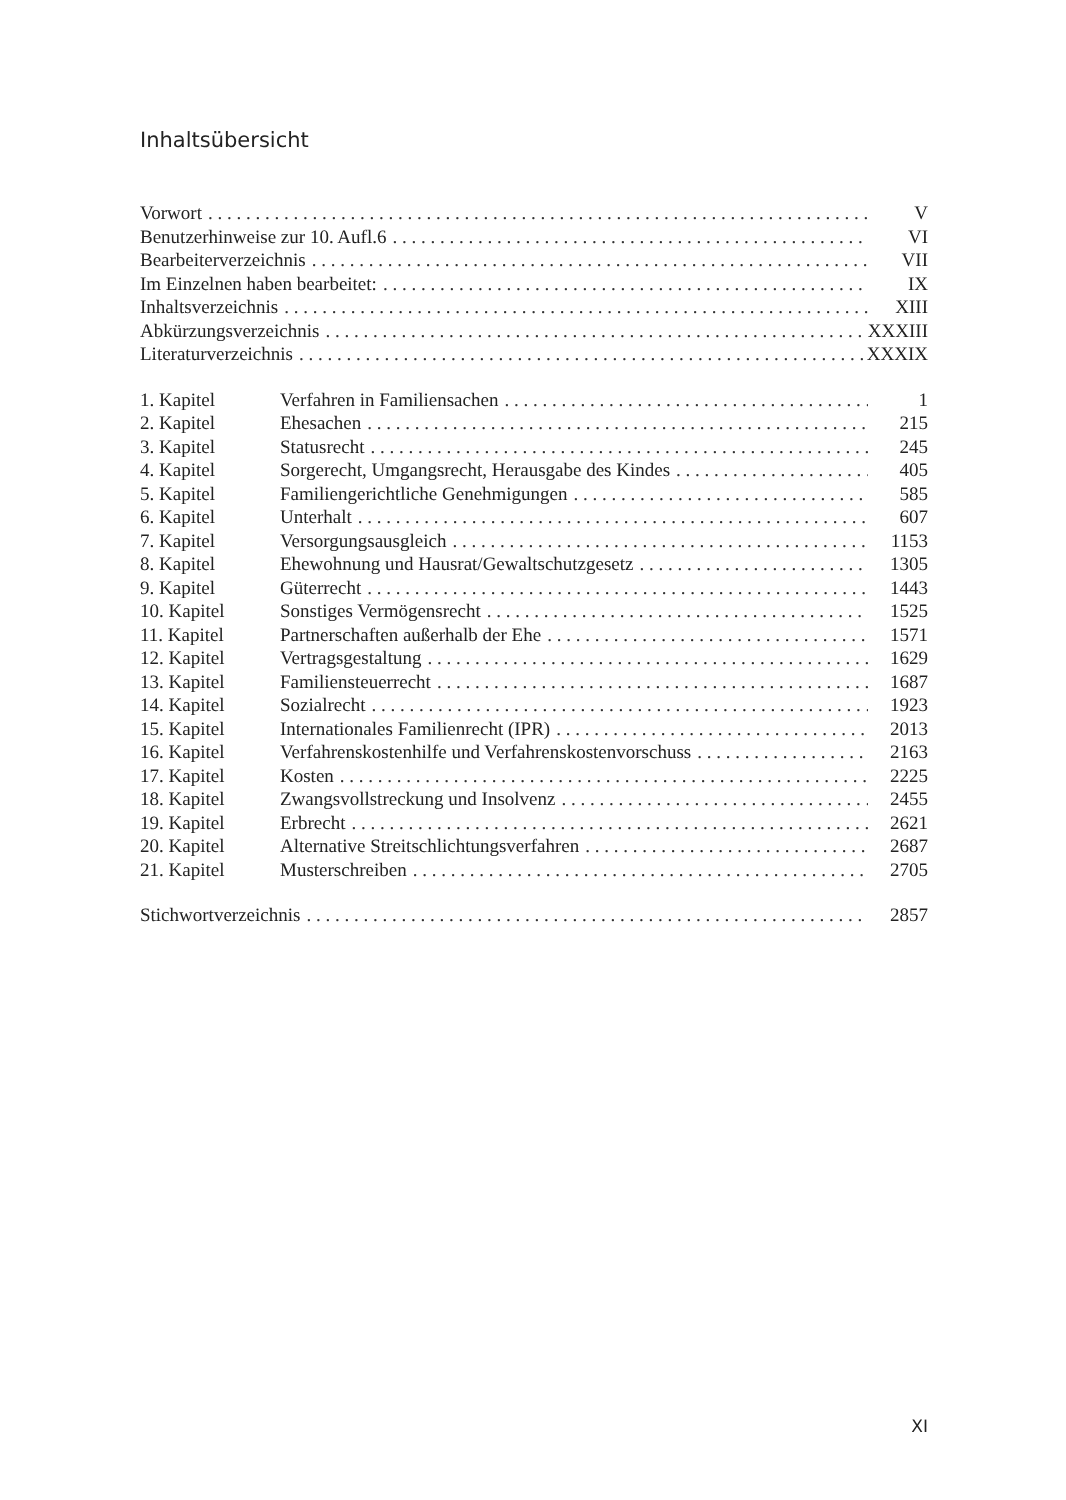Inhaltsübersicht
Vorwort V
Benutzerhinweise zur 10. Aufl.6 VI
Bearbeiterverzeichnis VII
Im Einzelnen haben bearbeitet: IX
Inhaltsverzeichnis XIII
Abkürzungsverzeichnis XXXIII
Literaturverzeichnis XXXIX
1. Kapitel Verfahren in Familiensachen 1
2. Kapitel Ehesachen 215
3. Kapitel Statusrecht 245
4. Kapitel Sorgerecht, Umgangsrecht, Herausgabe des Kindes 405
5. Kapitel Familiengerichtliche Genehmigungen 585
6. Kapitel Unterhalt 607
7. Kapitel Versorgungsausgleich 1153
8. Kapitel Ehewohnung und Hausrat/Gewaltschutzgesetz 1305
9. Kapitel Güterrecht 1443
10. Kapitel Sonstiges Vermögensrecht 1525
11. Kapitel Partnerschaften außerhalb der Ehe 1571
12. Kapitel Vertragsgestaltung 1629
13. Kapitel Familiensteuerrecht 1687
14. Kapitel Sozialrecht 1923
15. Kapitel Internationales Familienrecht (IPR) 2013
16. Kapitel Verfahrenskostenhilfe und Verfahrenskostenvorschuss 2163
17. Kapitel Kosten 2225
18. Kapitel Zwangsvollstreckung und Insolvenz 2455
19. Kapitel Erbrecht 2621
20. Kapitel Alternative Streitschlichtungsverfahren 2687
21. Kapitel Musterschreiben 2705
Stichwortverzeichnis 2857
XI